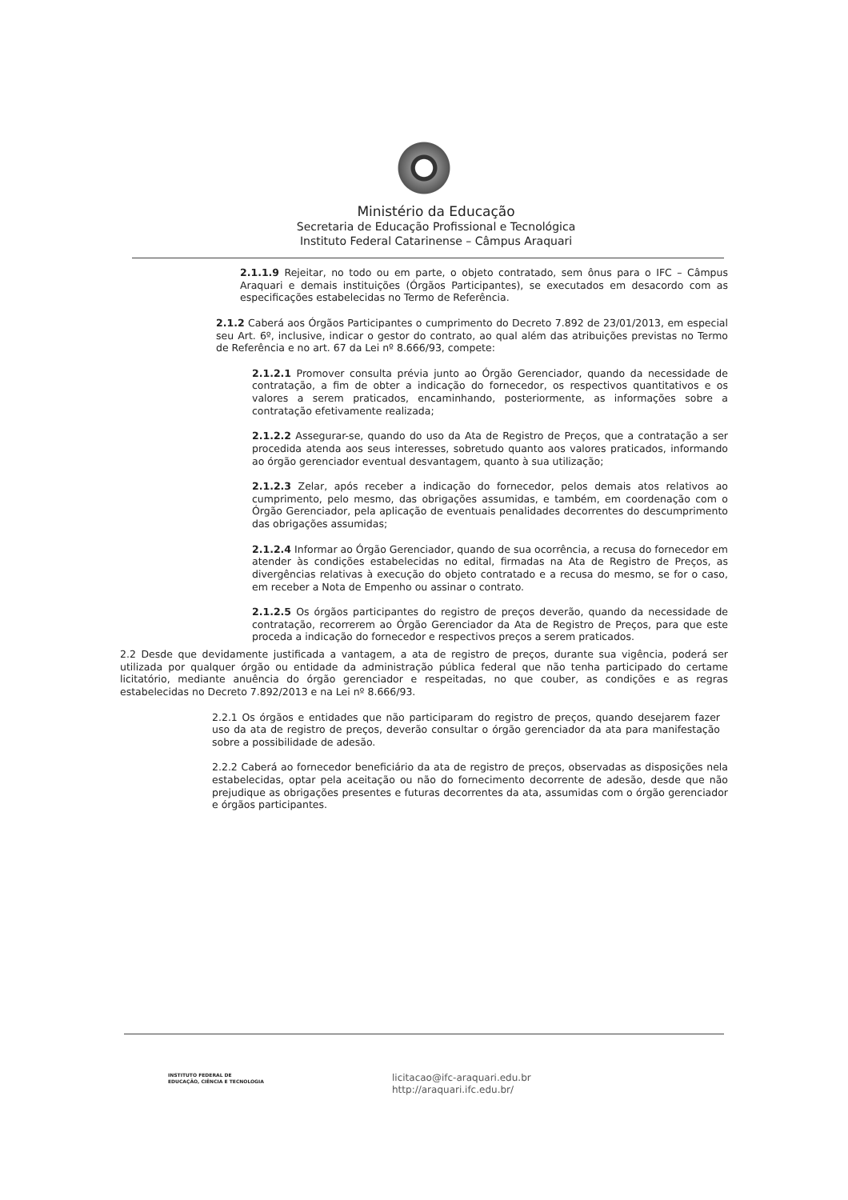Ministério da Educação
Secretaria de Educação Profissional e Tecnológica
Instituto Federal Catarinense – Câmpus Araquari
2.1.1.9 Rejeitar, no todo ou em parte, o objeto contratado, sem ônus para o IFC – Câmpus Araquari e demais instituições (Órgãos Participantes), se executados em desacordo com as especificações estabelecidas no Termo de Referência.
2.1.2 Caberá aos Órgãos Participantes o cumprimento do Decreto 7.892 de 23/01/2013, em especial seu Art. 6º, inclusive, indicar o gestor do contrato, ao qual além das atribuições previstas no Termo de Referência e no art. 67 da Lei nº 8.666/93, compete:
2.1.2.1 Promover consulta prévia junto ao Órgão Gerenciador, quando da necessidade de contratação, a fim de obter a indicação do fornecedor, os respectivos quantitativos e os valores a serem praticados, encaminhando, posteriormente, as informações sobre a contratação efetivamente realizada;
2.1.2.2 Assegurar-se, quando do uso da Ata de Registro de Preços, que a contratação a ser procedida atenda aos seus interesses, sobretudo quanto aos valores praticados, informando ao órgão gerenciador eventual desvantagem, quanto à sua utilização;
2.1.2.3 Zelar, após receber a indicação do fornecedor, pelos demais atos relativos ao cumprimento, pelo mesmo, das obrigações assumidas, e também, em coordenação com o Órgão Gerenciador, pela aplicação de eventuais penalidades decorrentes do descumprimento das obrigações assumidas;
2.1.2.4 Informar ao Órgão Gerenciador, quando de sua ocorrência, a recusa do fornecedor em atender às condições estabelecidas no edital, firmadas na Ata de Registro de Preços, as divergências relativas à execução do objeto contratado e a recusa do mesmo, se for o caso, em receber a Nota de Empenho ou assinar o contrato.
2.1.2.5 Os órgãos participantes do registro de preços deverão, quando da necessidade de contratação, recorrerem ao Órgão Gerenciador da Ata de Registro de Preços, para que este proceda a indicação do fornecedor e respectivos preços a serem praticados.
2.2 Desde que devidamente justificada a vantagem, a ata de registro de preços, durante sua vigência, poderá ser utilizada por qualquer órgão ou entidade da administração pública federal que não tenha participado do certame licitatório, mediante anuência do órgão gerenciador e respeitadas, no que couber, as condições e as regras estabelecidas no Decreto 7.892/2013 e na Lei nº 8.666/93.
2.2.1 Os órgãos e entidades que não participaram do registro de preços, quando desejarem fazer uso da ata de registro de preços, deverão consultar o órgão gerenciador da ata para manifestação sobre a possibilidade de adesão.
2.2.2 Caberá ao fornecedor beneficiário da ata de registro de preços, observadas as disposições nela estabelecidas, optar pela aceitação ou não do fornecimento decorrente de adesão, desde que não prejudique as obrigações presentes e futuras decorrentes da ata, assumidas com o órgão gerenciador e órgãos participantes.
INSTITUTO FEDERAL DE
EDUCAÇÃO, CIÊNCIA E TECNOLOGIA
licitacao@ifc-araquari.edu.br
http://araquari.ifc.edu.br/